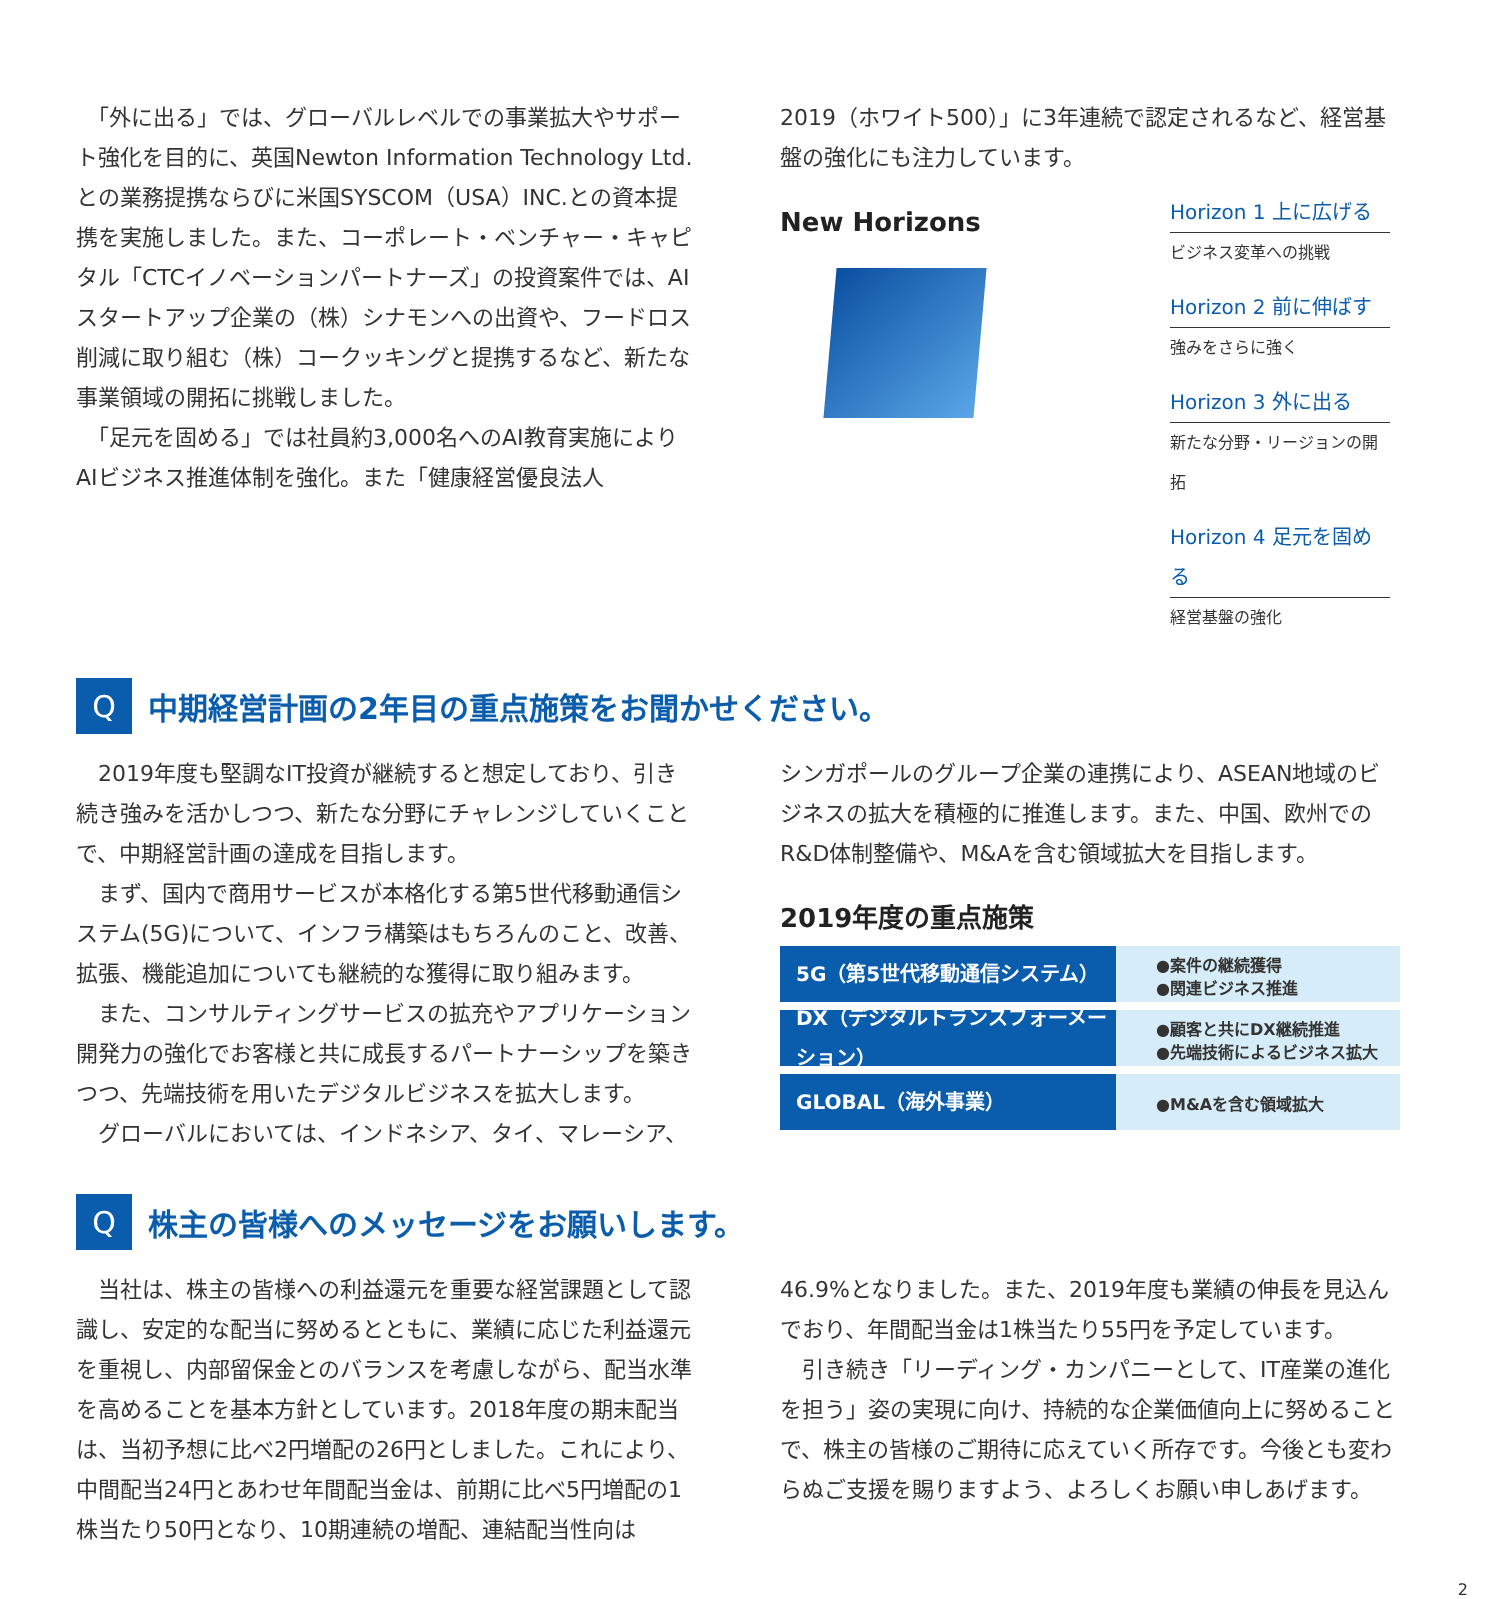「外に出る」では、グローバルレベルでの事業拡大やサポート強化を目的に、英国Newton Information Technology Ltd.との業務提携ならびに米国SYSCOM（USA）INC.との資本提携を実施しました。また、コーポレート・ベンチャー・キャピタル「CTCイノベーションパートナーズ」の投資案件では、AIスタートアップ企業の（株）シナモンへの出資や、フードロス削減に取り組む（株）コークッキングと提携するなど、新たな事業領域の開拓に挑戦しました。
　「足元を固める」では社員約3,000名へのAI教育実施によりAIビジネス推進体制を強化。また「健康経営優良法人
2019（ホワイト500）」に3年連続で認定されるなど、経営基盤の強化にも注力しています。
New Horizons
Horizon 1 上に広げる
ビジネス変革への挑戦
Horizon 2 前に伸ばす
強みをさらに強く
Horizon 3 外に出る
新たな分野・リージョンの開拓
Horizon 4 足元を固める
経営基盤の強化
Q
中期経営計画の2年目の重点施策をお聞かせください。
　2019年度も堅調なIT投資が継続すると想定しており、引き続き強みを活かしつつ、新たな分野にチャレンジしていくことで、中期経営計画の達成を目指します。
　まず、国内で商用サービスが本格化する第5世代移動通信システム(5G)について、インフラ構築はもちろんのこと、改善、拡張、機能追加についても継続的な獲得に取り組みます。
　また、コンサルティングサービスの拡充やアプリケーション開発力の強化でお客様と共に成長するパートナーシップを築きつつ、先端技術を用いたデジタルビジネスを拡大します。
　グローバルにおいては、インドネシア、タイ、マレーシア、
シンガポールのグループ企業の連携により、ASEAN地域のビジネスの拡大を積極的に推進します。また、中国、欧州でのR&D体制整備や、M&Aを含む領域拡大を目指します。
2019年度の重点施策
5G（第5世代移動通信システム）
●案件の継続獲得
●関連ビジネス推進
DX（デジタルトランスフォーメーション）
●顧客と共にDX継続推進
●先端技術によるビジネス拡大
GLOBAL（海外事業）
●M&Aを含む領域拡大
Q
株主の皆様へのメッセージをお願いします。
　当社は、株主の皆様への利益還元を重要な経営課題として認識し、安定的な配当に努めるとともに、業績に応じた利益還元を重視し、内部留保金とのバランスを考慮しながら、配当水準を高めることを基本方針としています。2018年度の期末配当は、当初予想に比べ2円増配の26円としました。これにより、中間配当24円とあわせ年間配当金は、前期に比べ5円増配の1株当たり50円となり、10期連続の増配、連結配当性向は
46.9%となりました。また、2019年度も業績の伸長を見込んでおり、年間配当金は1株当たり55円を予定しています。
　引き続き「リーディング・カンパニーとして、IT産業の進化を担う」姿の実現に向け、持続的な企業価値向上に努めることで、株主の皆様のご期待に応えていく所存です。今後とも変わらぬご支援を賜りますよう、よろしくお願い申しあげます。
2